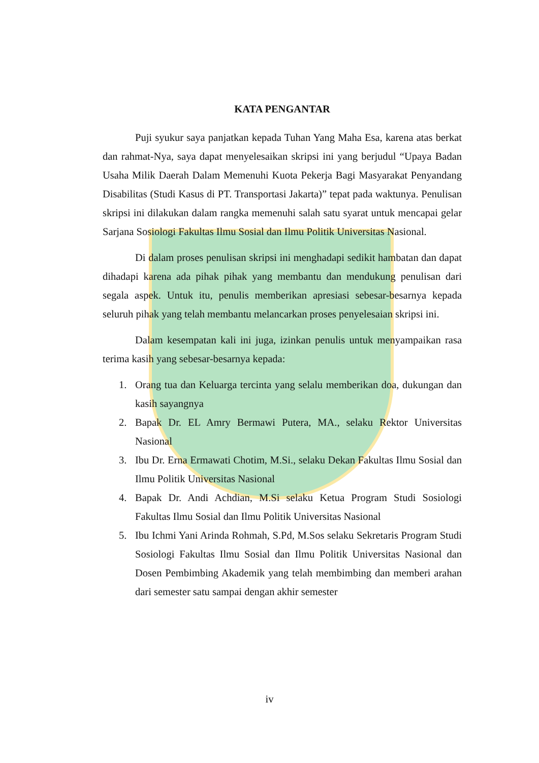KATA PENGANTAR
Puji syukur saya panjatkan kepada Tuhan Yang Maha Esa, karena atas berkat dan rahmat-Nya, saya dapat menyelesaikan skripsi ini yang berjudul “Upaya Badan Usaha Milik Daerah Dalam Memenuhi Kuota Pekerja Bagi Masyarakat Penyandang Disabilitas (Studi Kasus di PT. Transportasi Jakarta)” tepat pada waktunya. Penulisan skripsi ini dilakukan dalam rangka memenuhi salah satu syarat untuk mencapai gelar Sarjana Sosiologi Fakultas Ilmu Sosial dan Ilmu Politik Universitas Nasional.
Di dalam proses penulisan skripsi ini menghadapi sedikit hambatan dan dapat dihadapi karena ada pihak pihak yang membantu dan mendukung penulisan dari segala aspek. Untuk itu, penulis memberikan apresiasi sebesar-besarnya kepada seluruh pihak yang telah membantu melancarkan proses penyelesaian skripsi ini.
Dalam kesempatan kali ini juga, izinkan penulis untuk menyampaikan rasa terima kasih yang sebesar-besarnya kepada:
1. Orang tua dan Keluarga tercinta yang selalu memberikan doa, dukungan dan kasih sayangnya
2. Bapak Dr. EL Amry Bermawi Putera, MA., selaku Rektor Universitas Nasional
3. Ibu Dr. Erna Ermawati Chotim, M.Si., selaku Dekan Fakultas Ilmu Sosial dan Ilmu Politik Universitas Nasional
4. Bapak Dr. Andi Achdian, M.Si selaku Ketua Program Studi Sosiologi Fakultas Ilmu Sosial dan Ilmu Politik Universitas Nasional
5. Ibu Ichmi Yani Arinda Rohmah, S.Pd, M.Sos selaku Sekretaris Program Studi Sosiologi Fakultas Ilmu Sosial dan Ilmu Politik Universitas Nasional dan Dosen Pembimbing Akademik yang telah membimbing dan memberi arahan dari semester satu sampai dengan akhir semester
iv